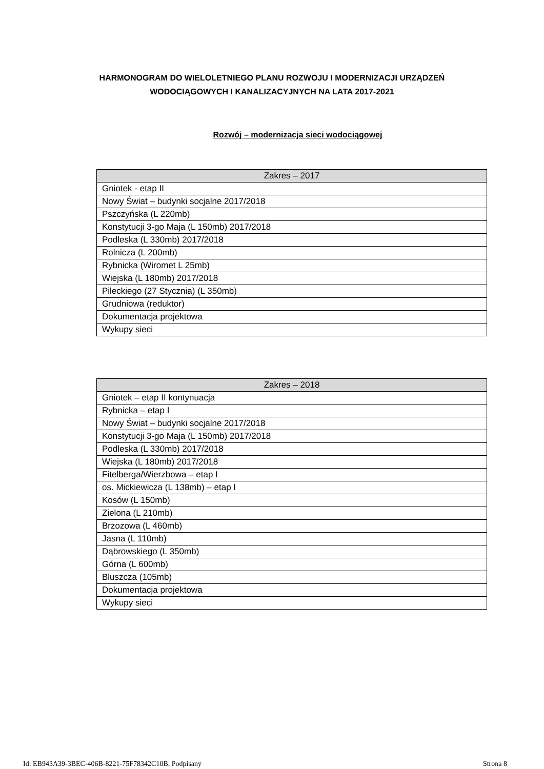HARMONOGRAM DO WIELOLETNIEGO PLANU ROZWOJU I MODERNIZACJI URZĄDZEŃ
WODOCIĄGOWYCH I KANALIZACYJNYCH NA LATA 2017-2021
Rozwój – modernizacja sieci wodociągowej
| Zakres – 2017 |
| --- |
| Gniotek - etap II |
| Nowy Świat – budynki socjalne 2017/2018 |
| Pszczyńska (L 220mb) |
| Konstytucji 3-go Maja (L 150mb) 2017/2018 |
| Podleska (L 330mb) 2017/2018 |
| Rolnicza (L 200mb) |
| Rybnicka (Wiromet L 25mb) |
| Wiejska (L 180mb) 2017/2018 |
| Pileckiego (27 Stycznia) (L 350mb) |
| Grudniowa (reduktor) |
| Dokumentacja projektowa |
| Wykupy sieci |
| Zakres – 2018 |
| --- |
| Gniotek – etap II kontynuacja |
| Rybnicka – etap I |
| Nowy Świat – budynki socjalne 2017/2018 |
| Konstytucji 3-go Maja (L 150mb) 2017/2018 |
| Podleska (L 330mb) 2017/2018 |
| Wiejska (L 180mb) 2017/2018 |
| Fitelberga/Wierzbowa – etap I |
| os. Mickiewicza (L 138mb) – etap I |
| Kosów (L 150mb) |
| Zielona (L 210mb) |
| Brzozowa (L 460mb) |
| Jasna (L 110mb) |
| Dąbrowskiego (L 350mb) |
| Górna (L 600mb) |
| Bluszcza (105mb) |
| Dokumentacja projektowa |
| Wykupy sieci |
Id: EB943A39-3BEC-406B-8221-75F78342C10B. Podpisany Strona 8